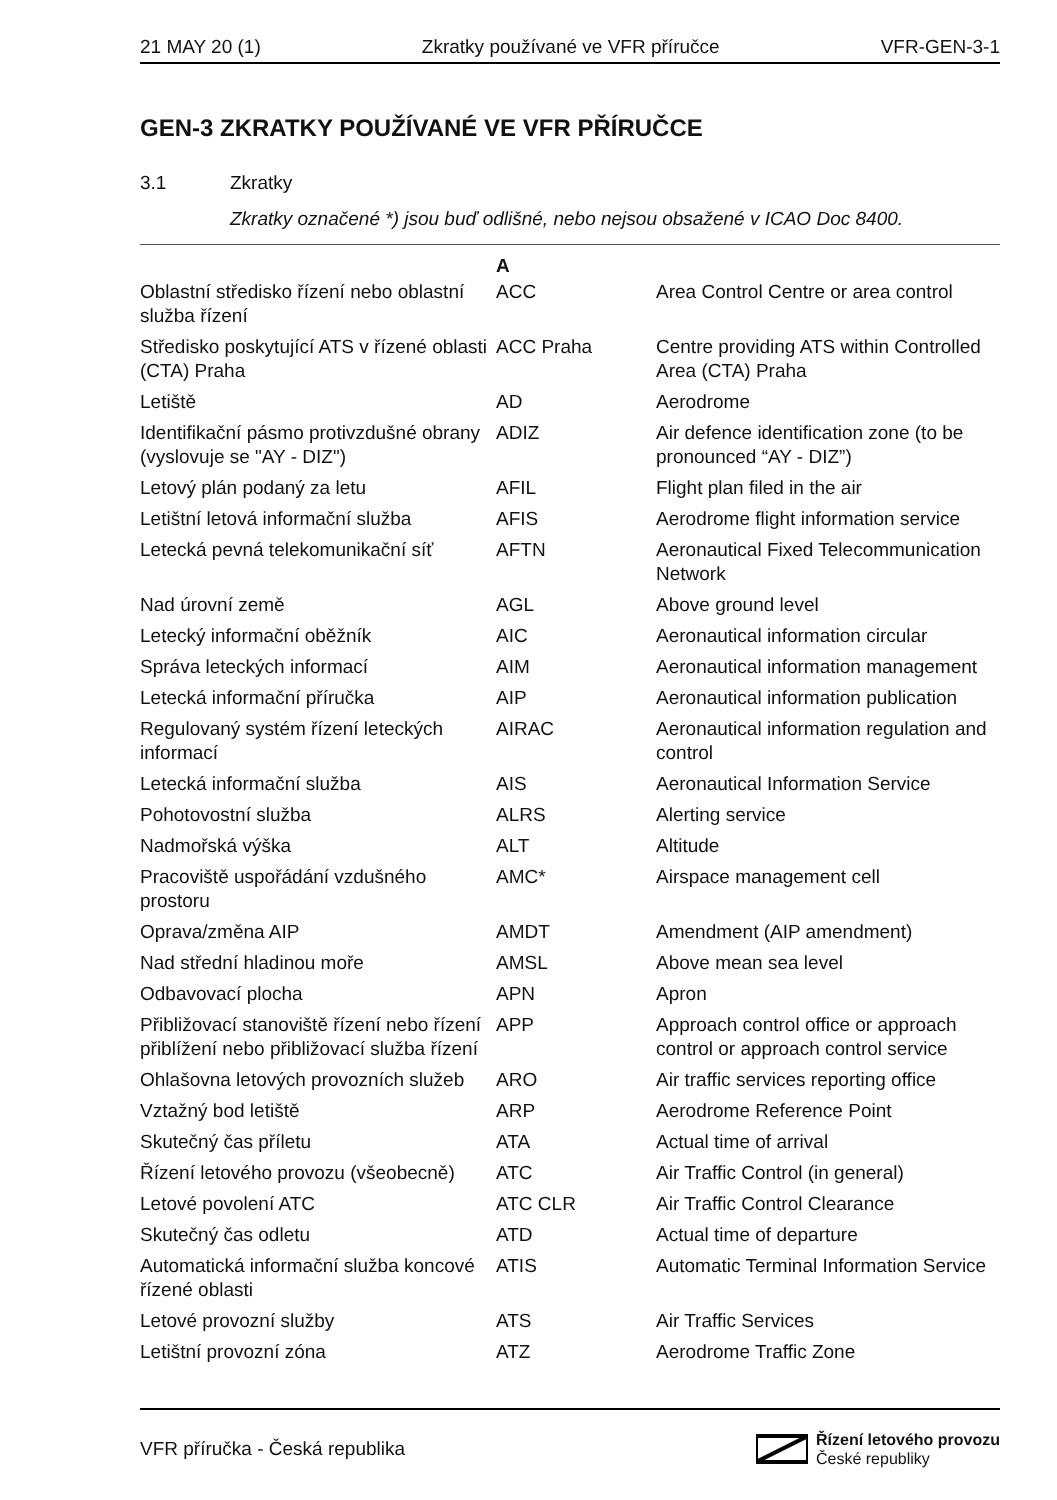21 MAY 20 (1) Zkratky používané ve VFR příručce VFR-GEN-3-1
GEN-3 ZKRATKY POUŽÍVANÉ VE VFR PŘÍRUČCE
3.1 Zkratky
Zkratky označené *) jsou buď odlišné, nebo nejsou obsažené v ICAO Doc 8400.
| | A | |
| --- | --- | --- |
| Oblastní středisko řízení nebo oblastní služba řízení | ACC | Area Control Centre or area control |
| Středisko poskytující ATS v řízené oblasti (CTA) Praha | ACC Praha | Centre providing ATS within Controlled Area (CTA) Praha |
| Letiště | AD | Aerodrome |
| Identifikační pásmo protivzdušné obrany (vyslovuje se "AY - DIZ") | ADIZ | Air defence identification zone (to be pronounced “AY - DIZ”) |
| Letový plán podaný za letu | AFIL | Flight plan filed in the air |
| Letištní letová informační služba | AFIS | Aerodrome flight information service |
| Letecká pevná telekomunikační síť | AFTN | Aeronautical Fixed Telecommunication Network |
| Nad úrovní země | AGL | Above ground level |
| Letecký informační oběžník | AIC | Aeronautical information circular |
| Správa leteckých informací | AIM | Aeronautical information management |
| Letecká informační příručka | AIP | Aeronautical information publication |
| Regulovaný systém řízení leteckých informací | AIRAC | Aeronautical information regulation and control |
| Letecká informační služba | AIS | Aeronautical Information Service |
| Pohotovostní služba | ALRS | Alerting service |
| Nadmořská výška | ALT | Altitude |
| Pracoviště uspořádání vzdušného prostoru | AMC* | Airspace management cell |
| Oprava/změna AIP | AMDT | Amendment (AIP amendment) |
| Nad střední hladinou moře | AMSL | Above mean sea level |
| Odbavovací plocha | APN | Apron |
| Přibližovací stanoviště řízení nebo řízení přiblížení nebo přibližovací služba řízení | APP | Approach control office or approach control or approach control service |
| Ohlašovna letových provozních služeb | ARO | Air traffic services reporting office |
| Vztažný bod letiště | ARP | Aerodrome Reference Point |
| Skutečný čas příletu | ATA | Actual time of arrival |
| Řízení letového provozu (všeobecně) | ATC | Air Traffic Control (in general) |
| Letové povolení ATC | ATC CLR | Air Traffic Control Clearance |
| Skutečný čas odletu | ATD | Actual time of departure |
| Automatická informační služba koncové řízené oblasti | ATIS | Automatic Terminal Information Service |
| Letové provozní služby | ATS | Air Traffic Services |
| Letištní provozní zóna | ATZ | Aerodrome Traffic Zone |
VFR příručka - Česká republika
Řízení letového provozu
České republiky